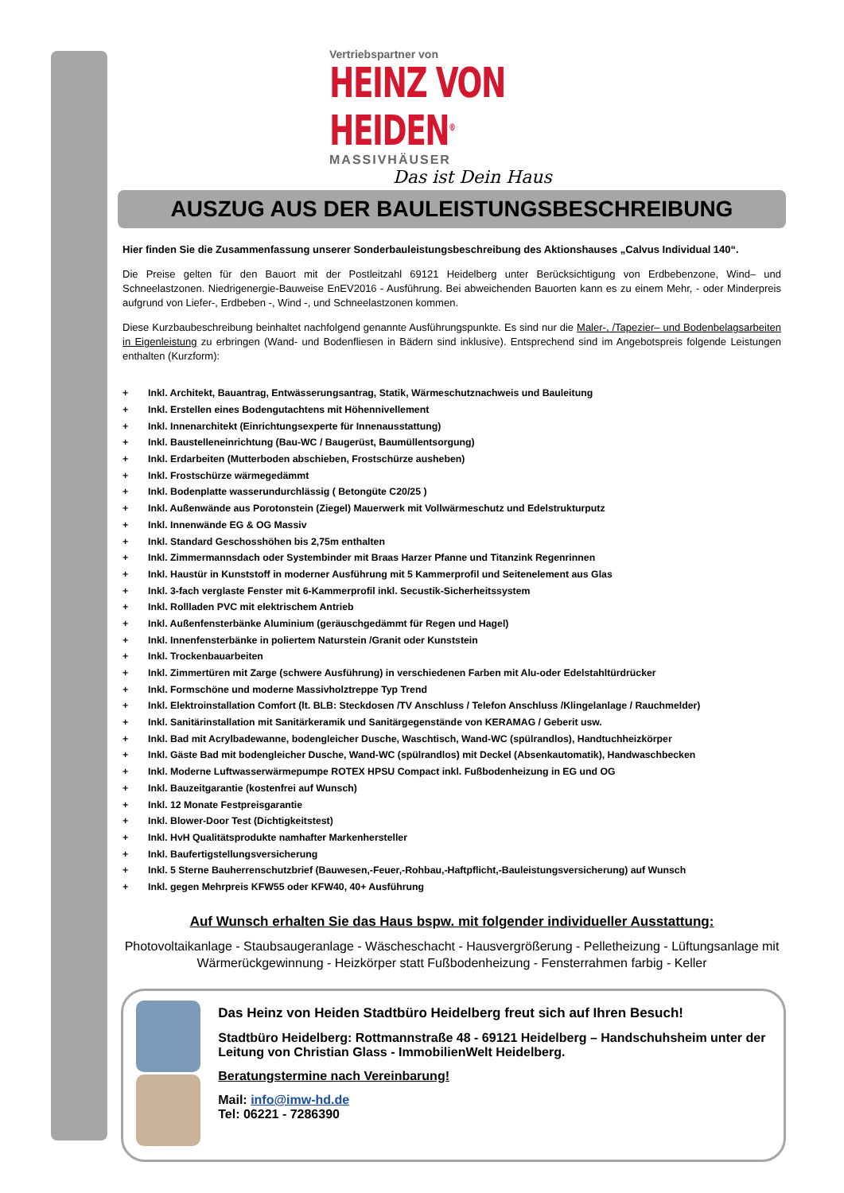Vertriebspartner von
HEINZ VON HEIDEN<sup>®</sup>
MASSIVHÄUSER
Das ist Dein Haus
AUSZUG AUS DER BAULEISTUNGSBESCHREIBUNG
Hier finden Sie die Zusammenfassung unserer Sonderbauleistungsbeschreibung des Aktionshauses „Calvus Individual 140“.
Die Preise gelten für den Bauort mit der Postleitzahl 69121 Heidelberg unter Berücksichtigung von Erdbebenzone, Wind– und Schneelastzonen. Niedrigenergie-Bauweise EnEV2016 - Ausführung. Bei abweichenden Bauorten kann es zu einem Mehr, - oder Minderpreis aufgrund von Liefer-, Erdbeben -, Wind -, und Schneelastzonen kommen.
Diese Kurzbaubeschreibung beinhaltet nachfolgend genannte Ausführungspunkte. Es sind nur die Maler-, /Tapezier– und Bodenbelagsarbeiten in Eigenleistung zu erbringen (Wand- und Bodenfliesen in Bädern sind inklusive). Entsprechend sind im Angebotspreis folgende Leistungen enthalten (Kurzform):
+ Inkl. Architekt, Bauantrag, Entwässerungsantrag, Statik, Wärmeschutznachweis und Bauleitung
+ Inkl. Erstellen eines Bodengutachtens mit Höhennivellement
+ Inkl. Innenarchitekt (Einrichtungsexperte für Innenausstattung)
+ Inkl. Baustelleneinrichtung (Bau-WC / Baugerüst, Baumüllentsorgung)
+ Inkl. Erdarbeiten (Mutterboden abschieben, Frostschürze ausheben)
+ Inkl. Frostschürze wärmegedämmt
+ Inkl. Bodenplatte wasserundurchlässig ( Betongüte C20/25 )
+ Inkl. Außenwände aus Porotonstein (Ziegel) Mauerwerk mit Vollwärmeschutz und Edelstrukturputz
+ Inkl. Innenwände EG & OG Massiv
+ Inkl. Standard Geschosshöhen bis 2,75m enthalten
+ Inkl. Zimmermannsdach oder Systembinder mit Braas Harzer Pfanne und Titanzink Regenrinnen
+ Inkl. Haustür in Kunststoff in moderner Ausführung mit 5 Kammerprofil und Seitenelement aus Glas
+ Inkl. 3-fach verglaste Fenster mit 6-Kammerprofil inkl. Secustik-Sicherheitssystem
+ Inkl. Rollladen PVC mit elektrischem Antrieb
+ Inkl. Außenfensterbänke Aluminium (geräuschgedämmt für Regen und Hagel)
+ Inkl. Innenfensterbänke in poliertem Naturstein /Granit oder Kunststein
+ Inkl. Trockenbauarbeiten
+ Inkl. Zimmertüren mit Zarge (schwere Ausführung) in verschiedenen Farben mit Alu-oder Edelstahltürdrücker
+ Inkl. Formschöne und moderne Massivholztreppe Typ Trend
+ Inkl. Elektroinstallation Comfort (lt. BLB: Steckdosen /TV Anschluss / Telefon Anschluss /Klingelanlage / Rauchmelder)
+ Inkl. Sanitärinstallation mit Sanitärkeramik und Sanitärgegenstände von KERAMAG / Geberit usw.
+ Inkl. Bad mit Acrylbadewanne, bodengleicher Dusche, Waschtisch, Wand-WC (spülrandlos), Handtuchheizkörper
+ Inkl. Gäste Bad mit bodengleicher Dusche, Wand-WC (spülrandlos) mit Deckel (Absenkautomatik), Handwaschbecken
+ Inkl. Moderne Luftwasserwärmepumpe ROTEX HPSU Compact inkl. Fußbodenheizung in EG und OG
+ Inkl. Bauzeitgarantie (kostenfrei auf Wunsch)
+ Inkl. 12 Monate Festpreisgarantie
+ Inkl. Blower-Door Test (Dichtigkeitstest)
+ Inkl. HvH Qualitätsprodukte namhafter Markenhersteller
+ Inkl. Baufertigstellungsversicherung
+ Inkl. 5 Sterne Bauherrenschutzbrief (Bauwesen,-Feuer,-Rohbau,-Haftpflicht,-Bauleistungsversicherung) auf Wunsch
+ Inkl. gegen Mehrpreis KFW55 oder KFW40, 40+ Ausführung
Auf Wunsch erhalten Sie das Haus bspw. mit folgender individueller Ausstattung:
Photovoltaikanlage - Staubsaugeranlage - Wäscheschacht - Hausvergrößerung - Pelletheizung - Lüftungsanlage mit Wärmerückgewinnung - Heizkörper statt Fußbodenheizung - Fensterrahmen farbig - Keller
Das Heinz von Heiden Stadtbüro Heidelberg freut sich auf Ihren Besuch!
Stadtbüro Heidelberg: Rottmannstraße 48 - 69121 Heidelberg – Handschuhsheim unter der Leitung von Christian Glass - ImmobilienWelt Heidelberg.
Beratungstermine nach Vereinbarung!
Mail: info@imw-hd.de
Tel: 06221 - 7286390